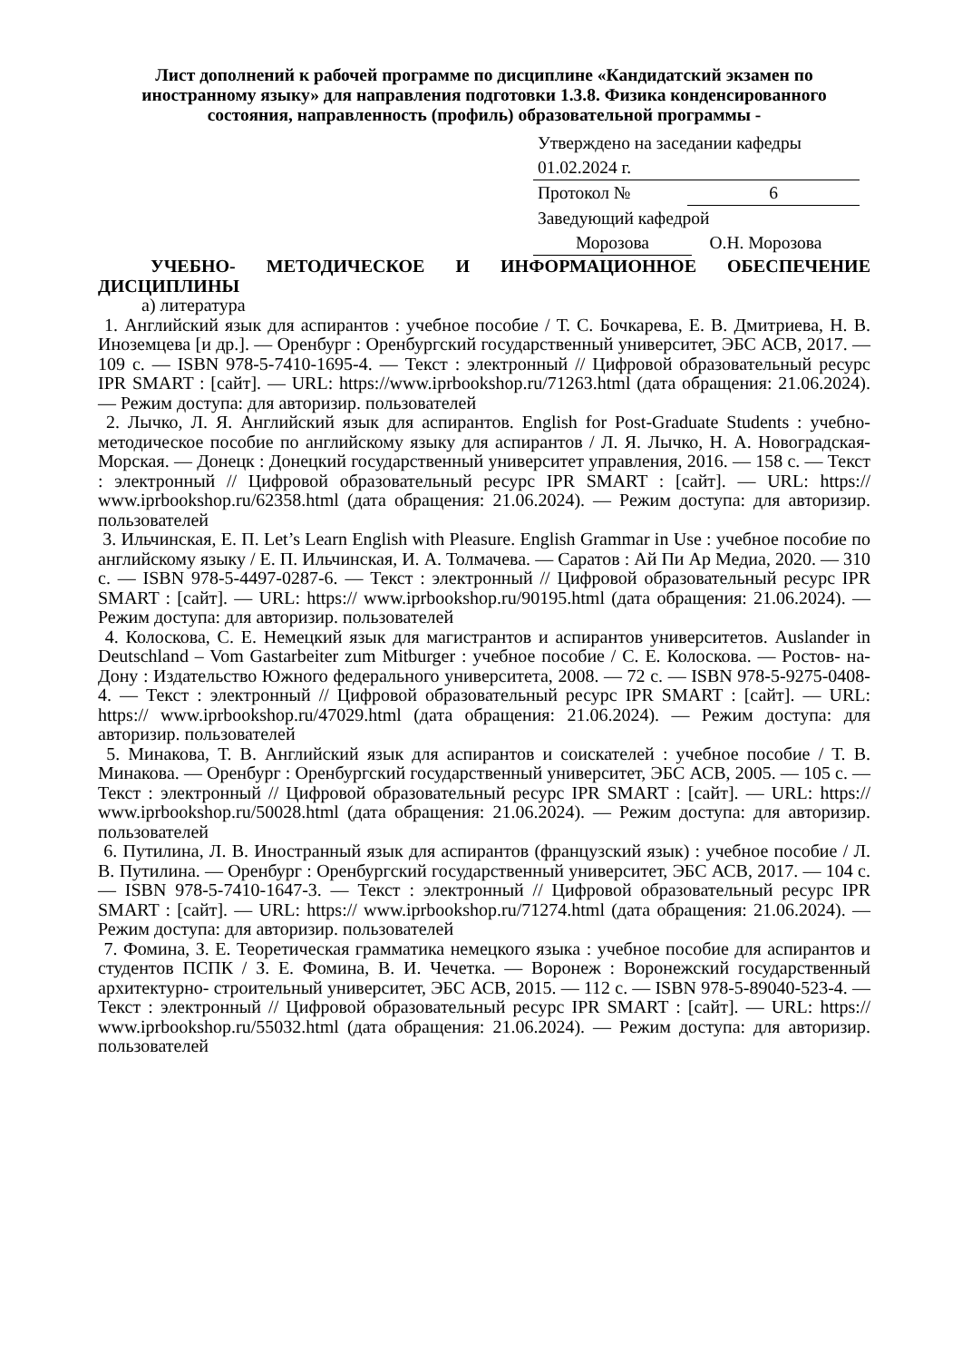Лист дополнений к рабочей программе по дисциплине «Кандидатский экзамен по иностранному языку» для направления подготовки 1.3.8. Физика конденсированного состояния, направленность (профиль) образовательной программы -
Утверждено на заседании кафедры
01.02.2024 г.
Протокол № 6
Заведующий кафедрой
Морозова О.Н. Морозова
УЧЕБНО- МЕТОДИЧЕСКОЕ И ИНФОРМАЦИОННОЕ ОБЕСПЕЧЕНИЕ ДИСЦИПЛИНЫ
а) литература
1. Английский язык для аспирантов : учебное пособие / Т. С. Бочкарева, Е. В. Дмитриева, Н. В. Иноземцева [и др.]. — Оренбург : Оренбургский государственный университет, ЭБС АСВ, 2017. — 109 c. — ISBN 978-5-7410-1695-4. — Текст : электронный // Цифровой образовательный ресурс IPR SMART : [сайт]. — URL: https://www.iprbookshop.ru/71263.html (дата обращения: 21.06.2024). — Режим доступа: для авторизир. пользователей
2. Лычко, Л. Я. Английский язык для аспирантов. English for Post-Graduate Students : учебно-методическое пособие по английскому языку для аспирантов / Л. Я. Лычко, Н. А. Новоградская- Морская. — Донецк : Донецкий государственный университет управления, 2016. — 158 c. — Текст : электронный // Цифровой образовательный ресурс IPR SMART : [сайт]. — URL: https:// www.iprbookshop.ru/62358.html (дата обращения: 21.06.2024). — Режим доступа: для авторизир. пользователей
3. Ильчинская, Е. П. Let’s Learn English with Pleasure. English Grammar in Use : учебное пособие по английскому языку / Е. П. Ильчинская, И. А. Толмачева. — Саратов : Ай Пи Ар Медиа, 2020. — 310 c. — ISBN 978-5-4497-0287-6. — Текст : электронный // Цифровой образовательный ресурс IPR SMART : [сайт]. — URL: https:// www.iprbookshop.ru/90195.html (дата обращения: 21.06.2024). — Режим доступа: для авторизир. пользователей
4. Колоскова, С. Е. Немецкий язык для магистрантов и аспирантов университетов. Auslander in Deutschland – Vom Gastarbeiter zum Mitburger : учебное пособие / С. Е. Колоскова. — Ростов- на- Дону : Издательство Южного федерального университета, 2008. — 72 c. — ISBN 978-5-9275-0408-4. — Текст : электронный // Цифровой образовательный ресурс IPR SMART : [сайт]. — URL: https:// www.iprbookshop.ru/47029.html (дата обращения: 21.06.2024). — Режим доступа: для авторизир. пользователей
5. Минакова, Т. В. Английский язык для аспирантов и соискателей : учебное пособие / Т. В. Минакова. — Оренбург : Оренбургский государственный университет, ЭБС АСВ, 2005. — 105 c. — Текст : электронный // Цифровой образовательный ресурс IPR SMART : [сайт]. — URL: https:// www.iprbookshop.ru/50028.html (дата обращения: 21.06.2024). — Режим доступа: для авторизир. пользователей
6. Путилина, Л. В. Иностранный язык для аспирантов (французский язык) : учебное пособие / Л. В. Путилина. — Оренбург : Оренбургский государственный университет, ЭБС АСВ, 2017. — 104 c. — ISBN 978-5-7410-1647-3. — Текст : электронный // Цифровой образовательный ресурс IPR SMART : [сайт]. — URL: https:// www.iprbookshop.ru/71274.html (дата обращения: 21.06.2024). — Режим доступа: для авторизир. пользователей
7. Фомина, З. Е. Теоретическая грамматика немецкого языка : учебное пособие для аспирантов и студентов ПСПК / З. Е. Фомина, В. И. Чечетка. — Воронеж : Воронежский государственный архитектурно- строительный университет, ЭБС АСВ, 2015. — 112 c. — ISBN 978-5-89040-523-4. — Текст : электронный // Цифровой образовательный ресурс IPR SMART : [сайт]. — URL: https:// www.iprbookshop.ru/55032.html (дата обращения: 21.06.2024). — Режим доступа: для авторизир. пользователей